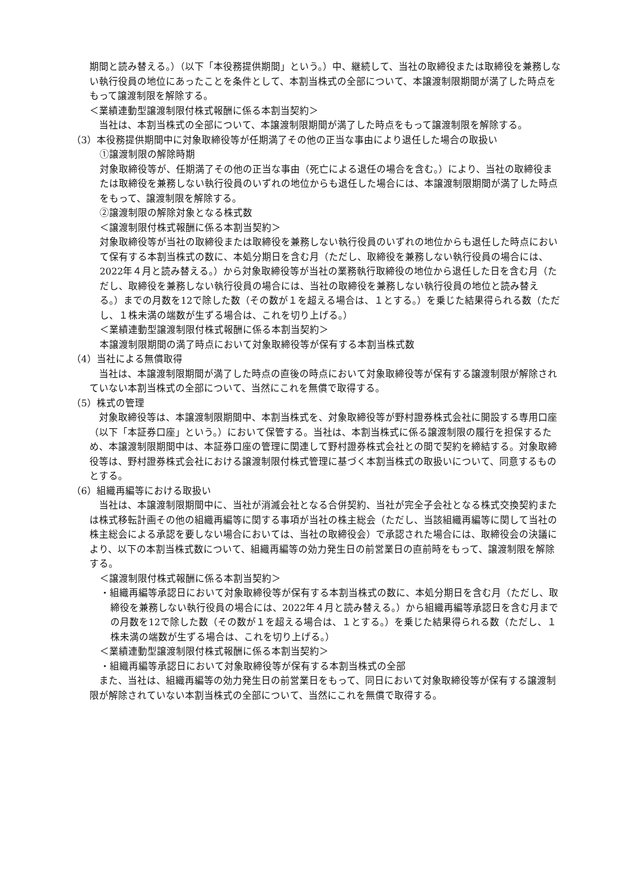期間と読み替える。）（以下「本役務提供期間」という。）中、継続して、当社の取締役または取締役を兼務しない執行役員の地位にあったことを条件として、本割当株式の全部について、本譲渡制限期間が満了した時点をもって譲渡制限を解除する。
＜業績連動型譲渡制限付株式報酬に係る本割当契約＞
　当社は、本割当株式の全部について、本譲渡制限期間が満了した時点をもって譲渡制限を解除する。
（3）本役務提供期間中に対象取締役等が任期満了その他の正当な事由により退任した場合の取扱い
①譲渡制限の解除時期
対象取締役等が、任期満了その他の正当な事由（死亡による退任の場合を含む。）により、当社の取締役または取締役を兼務しない執行役員のいずれの地位からも退任した場合には、本譲渡制限期間が満了した時点をもって、譲渡制限を解除する。
②譲渡制限の解除対象となる株式数
＜譲渡制限付株式報酬に係る本割当契約＞
対象取締役等が当社の取締役または取締役を兼務しない執行役員のいずれの地位からも退任した時点において保有する本割当株式の数に、本処分期日を含む月（ただし、取締役を兼務しない執行役員の場合には、2022年４月と読み替える。）から対象取締役等が当社の業務執行取締役の地位から退任した日を含む月（ただし、取締役を兼務しない執行役員の場合には、当社の取締役を兼務しない執行役員の地位と読み替える。）までの月数を12で除した数（その数が１を超える場合は、１とする。）を乗じた結果得られる数（ただし、１株未満の端数が生ずる場合は、これを切り上げる。）
＜業績連動型譲渡制限付株式報酬に係る本割当契約＞
本譲渡制限期間の満了時点において対象取締役等が保有する本割当株式数
（4）当社による無償取得
　当社は、本譲渡制限期間が満了した時点の直後の時点において対象取締役等が保有する譲渡制限が解除されていない本割当株式の全部について、当然にこれを無償で取得する。
（5）株式の管理
　対象取締役等は、本譲渡制限期間中、本割当株式を、対象取締役等が野村證券株式会社に開設する専用口座（以下「本証券口座」という。）において保管する。当社は、本割当株式に係る譲渡制限の履行を担保するため、本譲渡制限期間中は、本証券口座の管理に関連して野村證券株式会社との間で契約を締結する。対象取締役等は、野村證券株式会社における譲渡制限付株式管理に基づく本割当株式の取扱いについて、同意するものとする。
（6）組織再編等における取扱い
　当社は、本譲渡制限期間中に、当社が消滅会社となる合併契約、当社が完全子会社となる株式交換契約または株式移転計画その他の組織再編等に関する事項が当社の株主総会（ただし、当該組織再編等に関して当社の株主総会による承認を要しない場合においては、当社の取締役会）で承認された場合には、取締役会の決議により、以下の本割当株式数について、組織再編等の効力発生日の前営業日の直前時をもって、譲渡制限を解除する。
＜譲渡制限付株式報酬に係る本割当契約＞
・組織再編等承認日において対象取締役等が保有する本割当株式の数に、本処分期日を含む月（ただし、取締役を兼務しない執行役員の場合には、2022年４月と読み替える。）から組織再編等承認日を含む月までの月数を12で除した数（その数が１を超える場合は、１とする。）を乗じた結果得られる数（ただし、１株未満の端数が生ずる場合は、これを切り上げる。）
＜業績連動型譲渡制限付株式報酬に係る本割当契約＞
・組織再編等承認日において対象取締役等が保有する本割当株式の全部
　また、当社は、組織再編等の効力発生日の前営業日をもって、同日において対象取締役等が保有する譲渡制限が解除されていない本割当株式の全部について、当然にこれを無償で取得する。